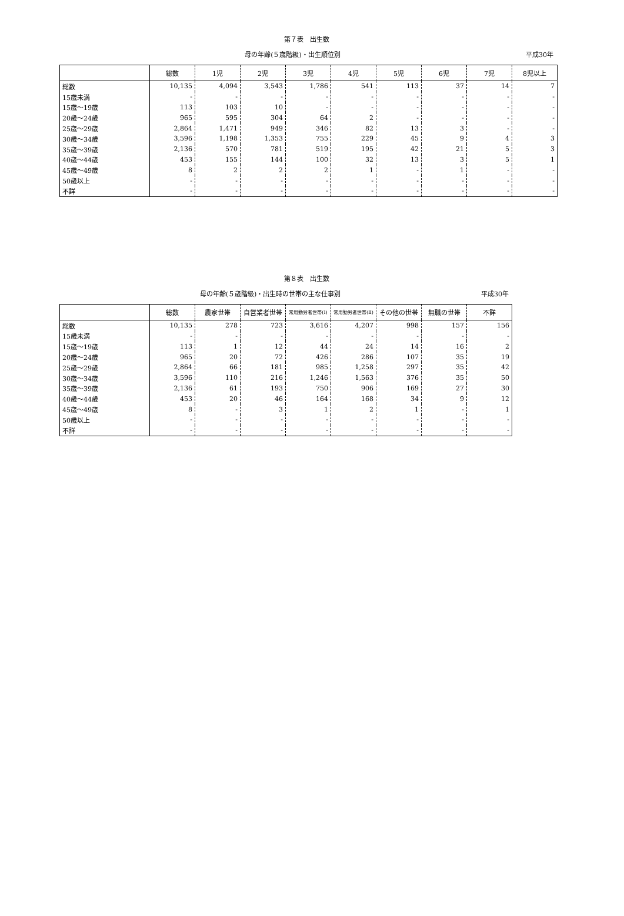第７表　出生数
母の年齢(５歳階級)・出生順位別 平成30年
| | 総数 | 1児 | 2児 | 3児 | 4児 | 5児 | 6児 | 7児 | 8児以上 |
| --- | --- | --- | --- | --- | --- | --- | --- | --- | --- |
| 総数 | 10,135 | 4,094 | 3,543 | 1,786 | 541 | 113 | 37 | 14 | 7 |
| 15歳未満 | - | - | - | - | - | - | - | - | - |
| 15歳～19歳 | 113 | 103 | 10 | - | - | - | - | - | - |
| 20歳～24歳 | 965 | 595 | 304 | 64 | 2 | - | - | - | - |
| 25歳～29歳 | 2,864 | 1,471 | 949 | 346 | 82 | 13 | 3 | - | - |
| 30歳～34歳 | 3,596 | 1,198 | 1,353 | 755 | 229 | 45 | 9 | 4 | 3 |
| 35歳～39歳 | 2,136 | 570 | 781 | 519 | 195 | 42 | 21 | 5 | 3 |
| 40歳～44歳 | 453 | 155 | 144 | 100 | 32 | 13 | 3 | 5 | 1 |
| 45歳～49歳 | 8 | 2 | 2 | 2 | 1 | - | 1 | - | - |
| 50歳以上 | - | - | - | - | - | - | - | - | - |
| 不詳 | - | - | - | - | - | - | - | - | - |
第８表　出生数
母の年齢(５歳階級)・出生時の世帯の主な仕事別 平成30年
| | 総数 | 農家世帯 | 自営業者世帯 | 常用勤労者世帯(Ⅰ) | 常用勤労者世帯(Ⅱ) | その他の世帯 | 無職の世帯 | 不詳 |
| --- | --- | --- | --- | --- | --- | --- | --- | --- |
| 総数 | 10,135 | 278 | 723 | 3,616 | 4,207 | 998 | 157 | 156 |
| 15歳未満 | - | - | - | - | - | - | - | - |
| 15歳～19歳 | 113 | 1 | 12 | 44 | 24 | 14 | 16 | 2 |
| 20歳～24歳 | 965 | 20 | 72 | 426 | 286 | 107 | 35 | 19 |
| 25歳～29歳 | 2,864 | 66 | 181 | 985 | 1,258 | 297 | 35 | 42 |
| 30歳～34歳 | 3,596 | 110 | 216 | 1,246 | 1,563 | 376 | 35 | 50 |
| 35歳～39歳 | 2,136 | 61 | 193 | 750 | 906 | 169 | 27 | 30 |
| 40歳～44歳 | 453 | 20 | 46 | 164 | 168 | 34 | 9 | 12 |
| 45歳～49歳 | 8 | - | 3 | 1 | 2 | 1 | - | 1 |
| 50歳以上 | - | - | - | - | - | - | - | - |
| 不詳 | - | - | - | - | - | - | - | - |